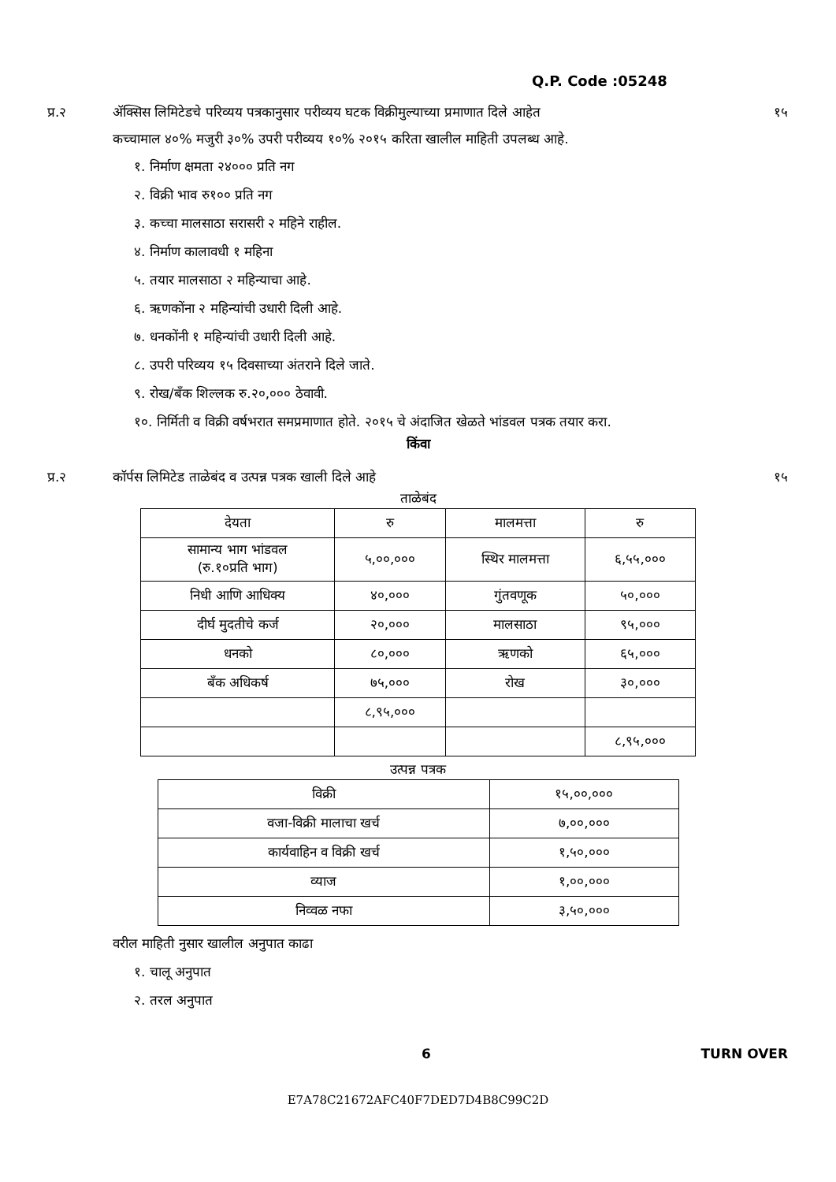Q.P. Code :05248
प्र.२ ॲक्सिस लिमिटेडचे परिव्यय पत्रकानुसार परीव्यय घटक विक्रीमुल्याच्या प्रमाणात दिले आहेत
कच्चामाल ४०% मजुरी ३०% उपरी परीव्यय १०% २०१५ करिता खालील माहिती उपलब्ध आहे.
१५
१. निर्माण क्षमता २४००० प्रति नग
२. विक्री भाव रु१०० प्रति नग
३. कच्चा मालसाठा सरासरी २ महिने राहील.
४. निर्माण कालावधी १ महिना
५. तयार मालसाठा २ महिन्याचा आहे.
६. ऋणकोंना २ महिन्यांची उधारी दिली आहे.
७. धनकोंनी १ महिन्यांची उधारी दिली आहे.
८. उपरी परिव्यय १५ दिवसाच्या अंतराने दिले जाते.
९. रोख/बँक शिल्लक रु.२०,००० ठेवावी.
१०. निर्मिती व विक्री वर्षभरात समप्रमाणात होते. २०१५ चे अंदाजित खेळते भांडवल पत्रक तयार करा.
किंवा
प्र.२ कॉर्पस लिमिटेड ताळेबंद व उत्पन्न पत्रक खाली दिले आहे
१५
ताळेबंद
| देयता | रु | मालमत्ता | रु |
| --- | --- | --- | --- |
| सामान्य भाग भांडवल (रु.१०प्रति भाग) | ५,००,००० | स्थिर मालमत्ता | ६,५५,००० |
| निधी आणि आधिक्य | ४०,००० | गुंतवणूक | ५०,००० |
| दीर्घ मुदतीचे कर्ज | २०,००० | मालसाठा | ९५,००० |
| धनको | ८०,००० | ऋणको | ६५,००० |
| बँक अधिकर्ष | ७५,००० | रोख | ३०,००० |
| | ८,९५,००० | | |
| | | | ८,९५,००० |
उत्पन्न पत्रक
| विक्री | १५,००,००० |
| वजा-विक्री मालाचा खर्च | ७,००,००० |
| कार्यवाहिन व विक्री खर्च | १,५०,००० |
| व्याज | १,००,००० |
| निव्वळ नफा | ३,५०,००० |
वरील माहिती नुसार खालील अनुपात काढा
१. चालू अनुपात
२. तरल अनुपात
6 TURN OVER
E7A78C21672AFC40F7DED7D4B8C99C2D